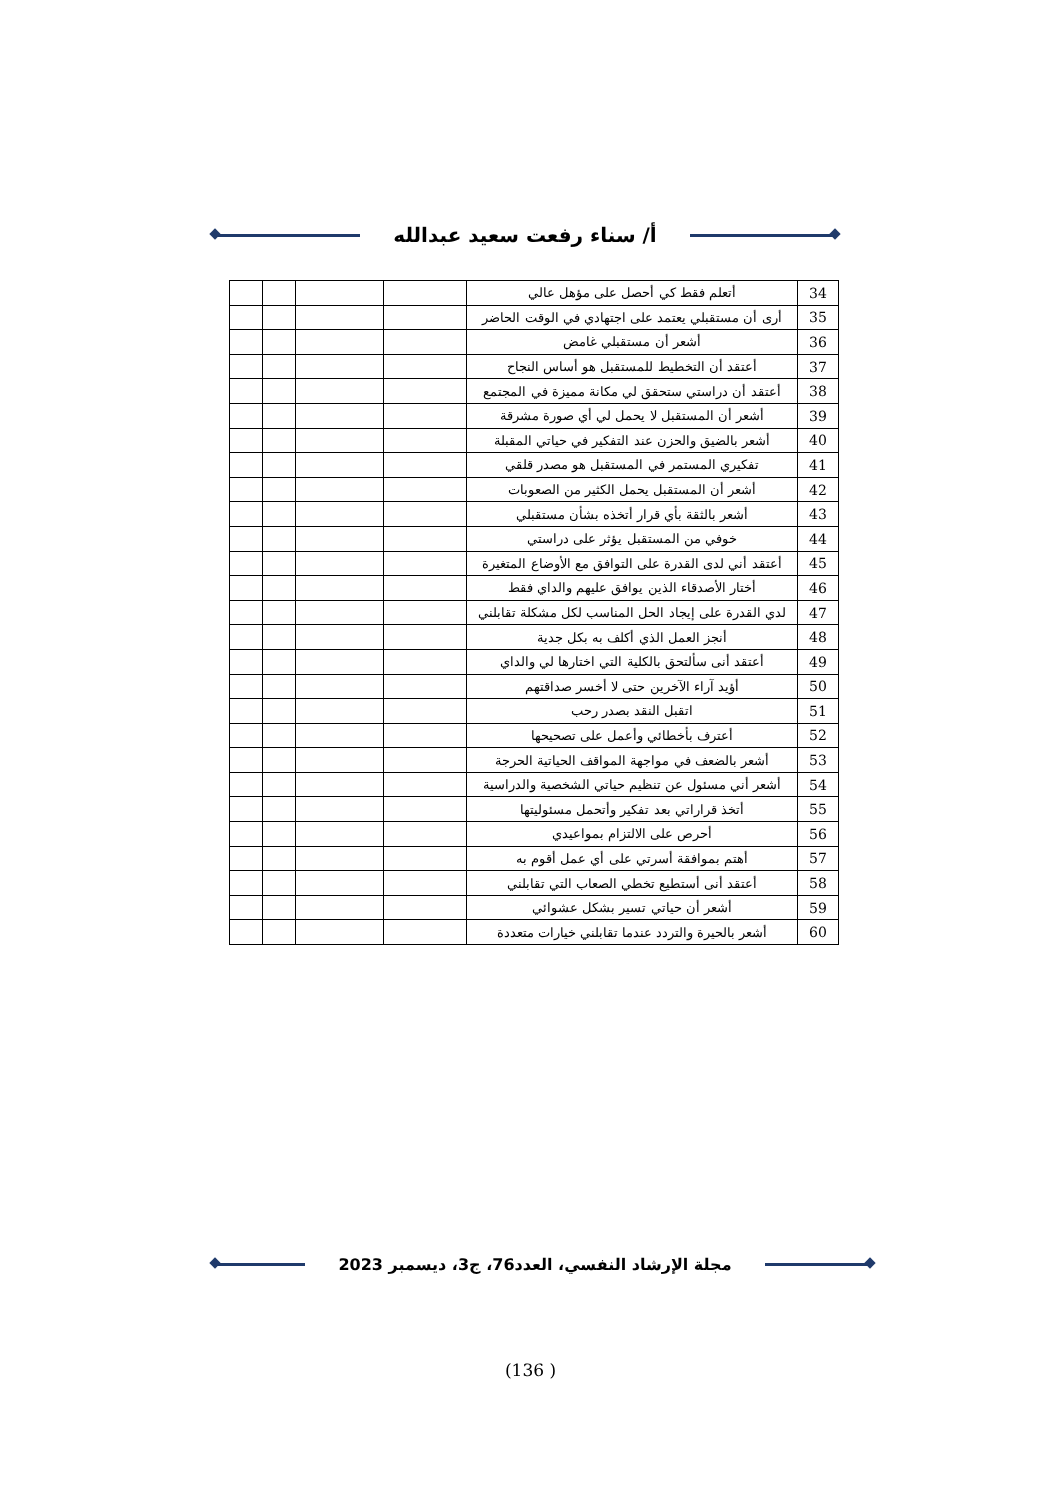أ/ سناء رفعت سعيد عبدالله
| 34 | أتعلم فقط كي أحصل على مؤهل عالي | | | | |
| 35 | أرى أن مستقبلي يعتمد على اجتهادي في الوقت الحاضر | | | | |
| 36 | أشعر أن مستقبلي غامض | | | | |
| 37 | أعتقد أن التخطيط للمستقبل هو أساس النجاح | | | | |
| 38 | أعتقد أن دراستي ستحقق لي مكانة مميزة في المجتمع | | | | |
| 39 | أشعر أن المستقبل لا يحمل لي أي صورة مشرقة | | | | |
| 40 | أشعر بالضيق والحزن عند التفكير في حياتي المقبلة | | | | |
| 41 | تفكيري المستمر في المستقبل هو مصدر قلقي | | | | |
| 42 | أشعر أن المستقبل يحمل الكثير من الصعوبات | | | | |
| 43 | أشعر بالثقة بأي قرار أتخذه بشأن مستقبلي | | | | |
| 44 | خوفي من المستقبل يؤثر على دراستي | | | | |
| 45 | أعتقد أني لدى القدرة على التوافق مع الأوضاع المتغيرة | | | | |
| 46 | أختار الأصدقاء الذين يوافق عليهم والداي فقط | | | | |
| 47 | لدي القدرة على إيجاد الحل المناسب لكل مشكلة تقابلني | | | | |
| 48 | أنجز العمل الذي أكلف به بكل جدية | | | | |
| 49 | أعتقد أنى سألتحق بالكلية التي اختارها لي والداي | | | | |
| 50 | أؤيد آراء الآخرين حتى لا أخسر صداقتهم | | | | |
| 51 | اتقبل النقد بصدر رحب | | | | |
| 52 | أعترف بأخطائي وأعمل على تصحيحها | | | | |
| 53 | أشعر بالضعف في مواجهة المواقف الحياتية الحرجة | | | | |
| 54 | أشعر أني مسئول عن تنظيم حياتي الشخصية والدراسية | | | | |
| 55 | أتخذ قراراتي بعد تفكير وأتحمل مسئوليتها | | | | |
| 56 | أحرص على الالتزام بمواعيدي | | | | |
| 57 | أهتم بموافقة أسرتي على أي عمل أقوم به | | | | |
| 58 | أعتقد أنى أستطيع تخطي الصعاب التي تقابلني | | | | |
| 59 | أشعر أن حياتي تسير بشكل عشوائي | | | | |
| 60 | أشعر بالحيرة والتردد عندما تقابلني خيارات متعددة | | | | |
مجلة الإرشاد النفسي، العدد76، ج3، ديسمبر 2023
(136 )